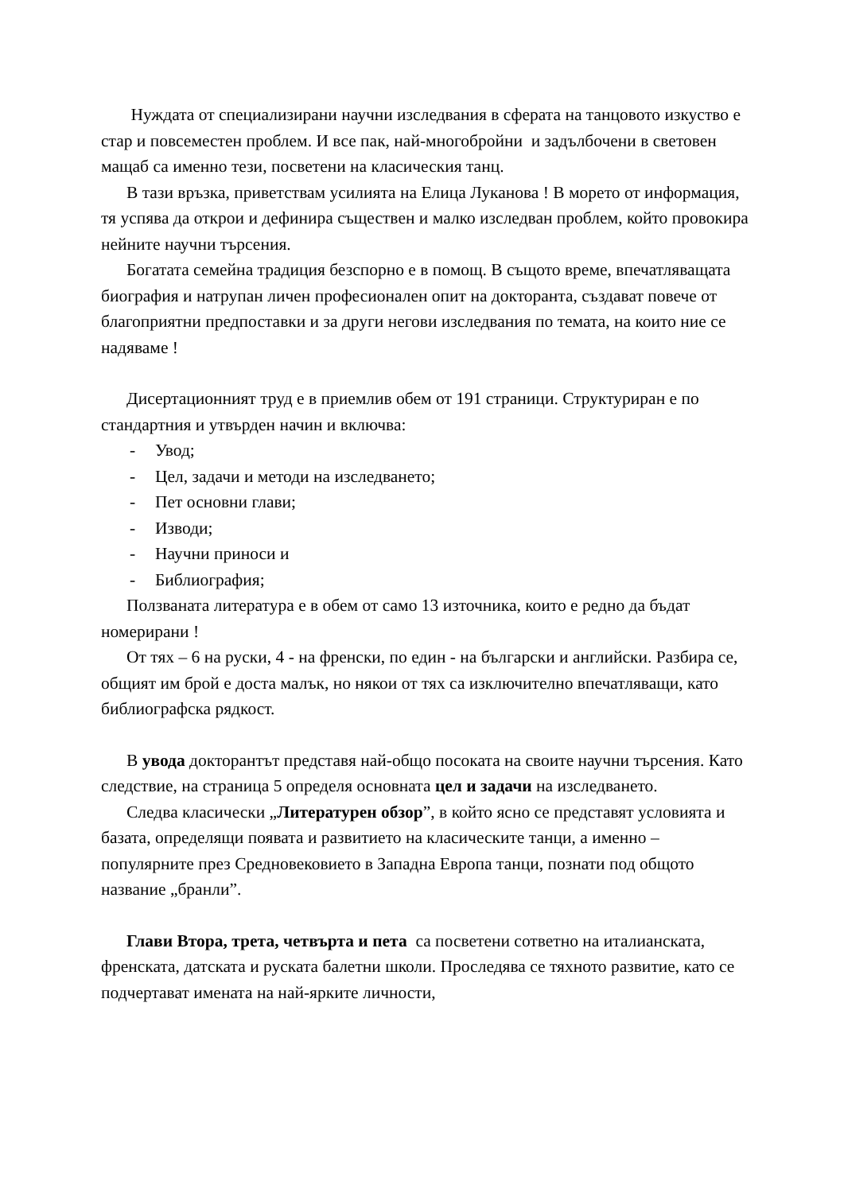Нуждата от специализирани научни изследвания в сферата на танцовото изкуство е стар и повсеместен проблем. И все пак, най-многобройни и задълбочени в световен мащаб са именно тези, посветени на класическия танц.
В тази връзка, приветствам усилията на Елица Луканова ! В морето от информация, тя успява да открои и дефинира съществен и малко изследван проблем, който провокира нейните научни търсения.
Богатата семейна традиция безспорно е в помощ. В същото време, впечатляващата биография и натрупан личен професионален опит на докторанта, създават повече от благоприятни предпоставки и за други негови изследвания по темата, на които ние се надяваме !
Дисертационният труд е в приемлив обем от 191 страници. Структуриран е по стандартния и утвърден начин и включва:
- Увод;
- Цел, задачи и методи на изследването;
- Пет основни глави;
- Изводи;
- Научни приноси и
- Библиография;
Ползваната литература е в обем от само 13 източника, които е редно да бъдат номерирани !
От тях – 6 на руски, 4 - на френски, по един - на български и английски. Разбира се, общият им брой е доста малък, но някои от тях са изключително впечатляващи, като библиографска рядкост.
В увода докторантът представя най-общо посоката на своите научни търсения. Като следствие, на страница 5 определя основната цел и задачи на изследването.
Следва класически „Литературен обзор”, в който ясно се представят условията и базата, определящи появата и развитието на класическите танци, а именно – популярните през Средновековието в Западна Европа танци, познати под общото название „бранли”.
Глави Втора, трета, четвърта и пета са посветени сответно на италианската, френската, датската и руската балетни школи. Проследява се тяхното развитие, като се подчертават имената на най-ярките личности,